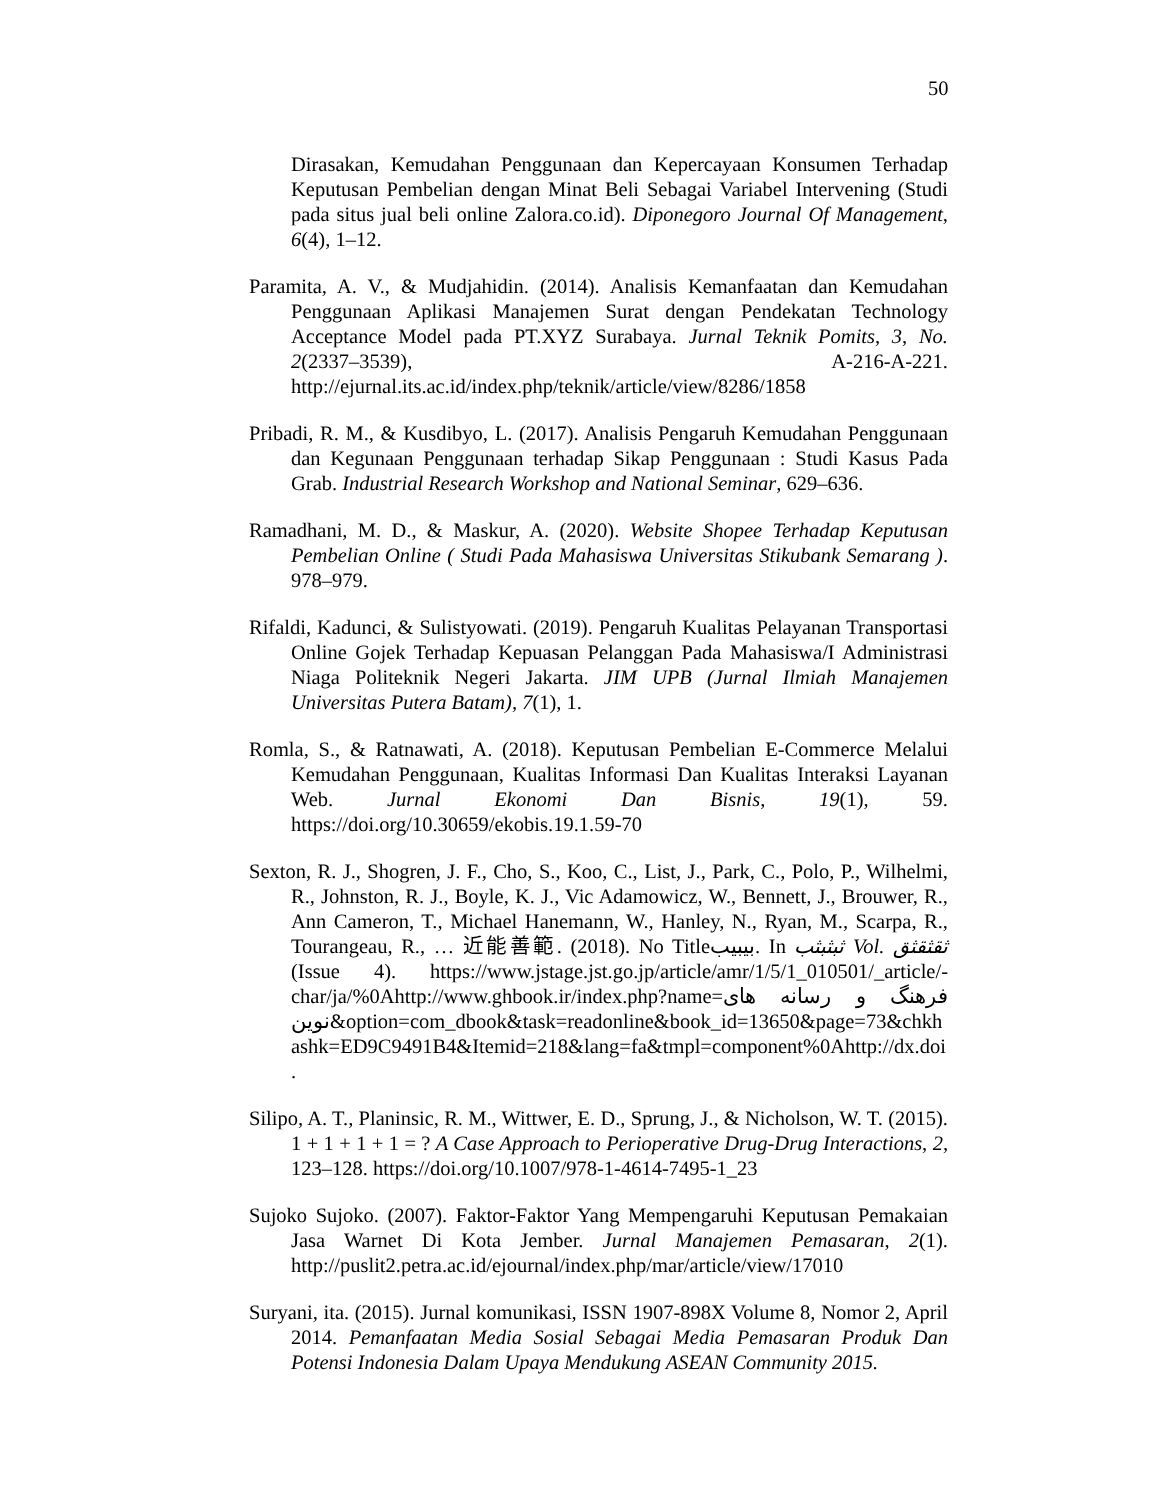50
Dirasakan, Kemudahan Penggunaan dan Kepercayaan Konsumen Terhadap Keputusan Pembelian dengan Minat Beli Sebagai Variabel Intervening (Studi pada situs jual beli online Zalora.co.id). Diponegoro Journal Of Management, 6(4), 1–12.
Paramita, A. V., & Mudjahidin. (2014). Analisis Kemanfaatan dan Kemudahan Penggunaan Aplikasi Manajemen Surat dengan Pendekatan Technology Acceptance Model pada PT.XYZ Surabaya. Jurnal Teknik Pomits, 3, No. 2(2337–3539), A-216-A-221. http://ejurnal.its.ac.id/index.php/teknik/article/view/8286/1858
Pribadi, R. M., & Kusdibyo, L. (2017). Analisis Pengaruh Kemudahan Penggunaan dan Kegunaan Penggunaan terhadap Sikap Penggunaan : Studi Kasus Pada Grab. Industrial Research Workshop and National Seminar, 629–636.
Ramadhani, M. D., & Maskur, A. (2020). Website Shopee Terhadap Keputusan Pembelian Online ( Studi Pada Mahasiswa Universitas Stikubank Semarang ). 978–979.
Rifaldi, Kadunci, & Sulistyowati. (2019). Pengaruh Kualitas Pelayanan Transportasi Online Gojek Terhadap Kepuasan Pelanggan Pada Mahasiswa/I Administrasi Niaga Politeknik Negeri Jakarta. JIM UPB (Jurnal Ilmiah Manajemen Universitas Putera Batam), 7(1), 1.
Romla, S., & Ratnawati, A. (2018). Keputusan Pembelian E-Commerce Melalui Kemudahan Penggunaan, Kualitas Informasi Dan Kualitas Interaksi Layanan Web. Jurnal Ekonomi Dan Bisnis, 19(1), 59. https://doi.org/10.30659/ekobis.19.1.59-70
Sexton, R. J., Shogren, J. F., Cho, S., Koo, C., List, J., Park, C., Polo, P., Wilhelmi, R., Johnston, R. J., Boyle, K. J., Vic Adamowicz, W., Bennett, J., Brouwer, R., Ann Cameron, T., Michael Hanemann, W., Hanley, N., Ryan, M., Scarpa, R., Tourangeau, R., … 近能善範. (2018). No Titleبیبیب. In ثبثبثب Vol. ثقثقثق (Issue 4). https://www.jstage.jst.go.jp/article/amr/1/5/1_010501/_article/-char/ja/%0Ahttp://www.ghbook.ir/index.php?name=فرهنگ و رسانه های نوین&option=com_dbook&task=readonline&book_id=13650&page=73&chkhashk=ED9C9491B4&Itemid=218&lang=fa&tmpl=component%0Ahttp://dx.doi.
Silipo, A. T., Planinsic, R. M., Wittwer, E. D., Sprung, J., & Nicholson, W. T. (2015). 1 + 1 + 1 + 1 = ? A Case Approach to Perioperative Drug-Drug Interactions, 2, 123–128. https://doi.org/10.1007/978-1-4614-7495-1_23
Sujoko Sujoko. (2007). Faktor-Faktor Yang Mempengaruhi Keputusan Pemakaian Jasa Warnet Di Kota Jember. Jurnal Manajemen Pemasaran, 2(1). http://puslit2.petra.ac.id/ejournal/index.php/mar/article/view/17010
Suryani, ita. (2015). Jurnal komunikasi, ISSN 1907-898X Volume 8, Nomor 2, April 2014. Pemanfaatan Media Sosial Sebagai Media Pemasaran Produk Dan Potensi Indonesia Dalam Upaya Mendukung ASEAN Community 2015.